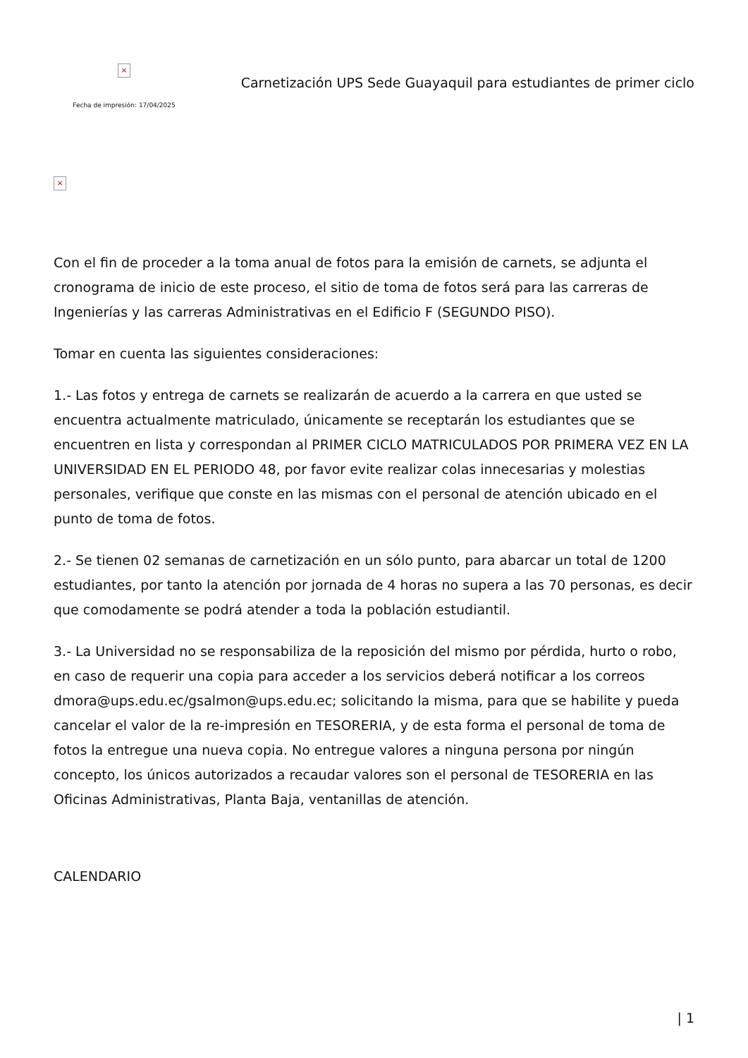×
Fecha de impresión: 17/04/2025
Carnetización UPS Sede Guayaquil para estudiantes de primer ciclo
×
Con el fin de proceder a la toma anual de fotos para la emisión de carnets, se adjunta el cronograma de inicio de este proceso, el sitio de toma de fotos será para las carreras de Ingenierías y las carreras Administrativas en el Edificio F (SEGUNDO PISO).
Tomar en cuenta las siguientes consideraciones:
1.- Las fotos y entrega de carnets se realizarán de acuerdo a la carrera en que usted se encuentra actualmente matriculado, únicamente se receptarán los estudiantes que se encuentren en lista y correspondan al PRIMER CICLO MATRICULADOS POR PRIMERA VEZ EN LA UNIVERSIDAD EN EL PERIODO 48, por favor evite realizar colas innecesarias y molestias personales, verifique que conste en las mismas con el personal de atención ubicado en el punto de toma de fotos.
2.- Se tienen 02 semanas de carnetización en un sólo punto, para abarcar un total de 1200 estudiantes, por tanto la atención por jornada de 4 horas no supera a las 70 personas, es decir que comodamente se podrá atender a toda la población estudiantil.
3.- La Universidad no se responsabiliza de la reposición del mismo por pérdida, hurto o robo, en caso de requerir una copia para acceder a los servicios deberá notificar a los correos dmora@ups.edu.ec/gsalmon@ups.edu.ec; solicitando la misma, para que se habilite y pueda cancelar el valor de la re-impresión en TESORERIA, y de esta forma el personal de toma de fotos la entregue una nueva copia. No entregue valores a ninguna persona por ningún concepto, los únicos autorizados a recaudar valores son el personal de TESORERIA en las Oficinas Administrativas, Planta Baja, ventanillas de atención.
CALENDARIO
| 1